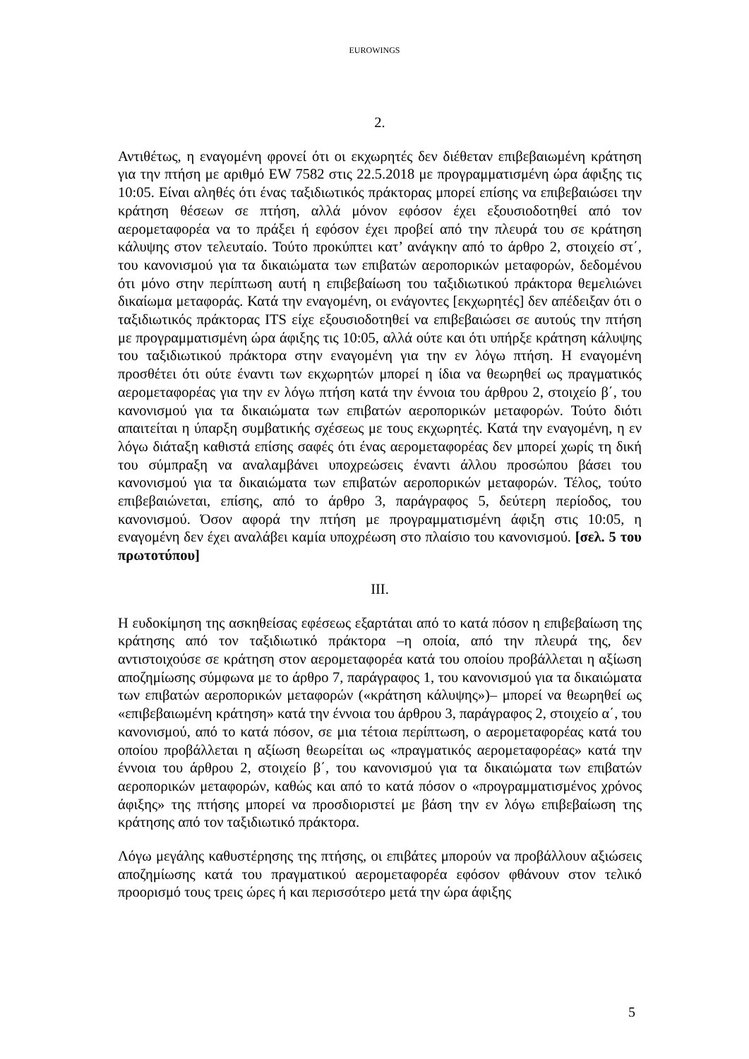EUROWINGS
2.
Αντιθέτως, η εναγομένη φρονεί ότι οι εκχωρητές δεν διέθεταν επιβεβαιωμένη κράτηση για την πτήση με αριθμό EW 7582 στις 22.5.2018 με προγραμματισμένη ώρα άφιξης τις 10:05. Είναι αληθές ότι ένας ταξιδιωτικός πράκτορας μπορεί επίσης να επιβεβαιώσει την κράτηση θέσεων σε πτήση, αλλά μόνον εφόσον έχει εξουσιοδοτηθεί από τον αερομεταφορέα να το πράξει ή εφόσον έχει προβεί από την πλευρά του σε κράτηση κάλυψης στον τελευταίο. Τούτο προκύπτει κατ’ ανάγκην από το άρθρο 2, στοιχείο στ΄, του κανονισμού για τα δικαιώματα των επιβατών αεροπορικών μεταφορών, δεδομένου ότι μόνο στην περίπτωση αυτή η επιβεβαίωση του ταξιδιωτικού πράκτορα θεμελιώνει δικαίωμα μεταφοράς. Κατά την εναγομένη, οι ενάγοντες [εκχωρητές] δεν απέδειξαν ότι ο ταξιδιωτικός πράκτορας ITS είχε εξουσιοδοτηθεί να επιβεβαιώσει σε αυτούς την πτήση με προγραμματισμένη ώρα άφιξης τις 10:05, αλλά ούτε και ότι υπήρξε κράτηση κάλυψης του ταξιδιωτικού πράκτορα στην εναγομένη για την εν λόγω πτήση. Η εναγομένη προσθέτει ότι ούτε έναντι των εκχωρητών μπορεί η ίδια να θεωρηθεί ως πραγματικός αερομεταφορέας για την εν λόγω πτήση κατά την έννοια του άρθρου 2, στοιχείο β΄, του κανονισμού για τα δικαιώματα των επιβατών αεροπορικών μεταφορών. Τούτο διότι απαιτείται η ύπαρξη συμβατικής σχέσεως με τους εκχωρητές. Κατά την εναγομένη, η εν λόγω διάταξη καθιστά επίσης σαφές ότι ένας αερομεταφορέας δεν μπορεί χωρίς τη δική του σύμπραξη να αναλαμβάνει υποχρεώσεις έναντι άλλου προσώπου βάσει του κανονισμού για τα δικαιώματα των επιβατών αεροπορικών μεταφορών. Τέλος, τούτο επιβεβαιώνεται, επίσης, από το άρθρο 3, παράγραφος 5, δεύτερη περίοδος, του κανονισμού. Όσον αφορά την πτήση με προγραμματισμένη άφιξη στις 10:05, η εναγομένη δεν έχει αναλάβει καμία υποχρέωση στο πλαίσιο του κανονισμού. [σελ. 5 του πρωτοτύπου]
III.
Η ευδοκίμηση της ασκηθείσας εφέσεως εξαρτάται από το κατά πόσον η επιβεβαίωση της κράτησης από τον ταξιδιωτικό πράκτορα –η οποία, από την πλευρά της, δεν αντιστοιχούσε σε κράτηση στον αερομεταφορέα κατά του οποίου προβάλλεται η αξίωση αποζημίωσης σύμφωνα με το άρθρο 7, παράγραφος 1, του κανονισμού για τα δικαιώματα των επιβατών αεροπορικών μεταφορών («κράτηση κάλυψης»)– μπορεί να θεωρηθεί ως «επιβεβαιωμένη κράτηση» κατά την έννοια του άρθρου 3, παράγραφος 2, στοιχείο α΄, του κανονισμού, από το κατά πόσον, σε μια τέτοια περίπτωση, ο αερομεταφορέας κατά του οποίου προβάλλεται η αξίωση θεωρείται ως «πραγματικός αερομεταφορέας» κατά την έννοια του άρθρου 2, στοιχείο β΄, του κανονισμού για τα δικαιώματα των επιβατών αεροπορικών μεταφορών, καθώς και από το κατά πόσον ο «προγραμματισμένος χρόνος άφιξης» της πτήσης μπορεί να προσδιοριστεί με βάση την εν λόγω επιβεβαίωση της κράτησης από τον ταξιδιωτικό πράκτορα.
Λόγω μεγάλης καθυστέρησης της πτήσης, οι επιβάτες μπορούν να προβάλλουν αξιώσεις αποζημίωσης κατά του πραγματικού αερομεταφορέα εφόσον φθάνουν στον τελικό προορισμό τους τρεις ώρες ή και περισσότερο μετά την ώρα άφιξης
5